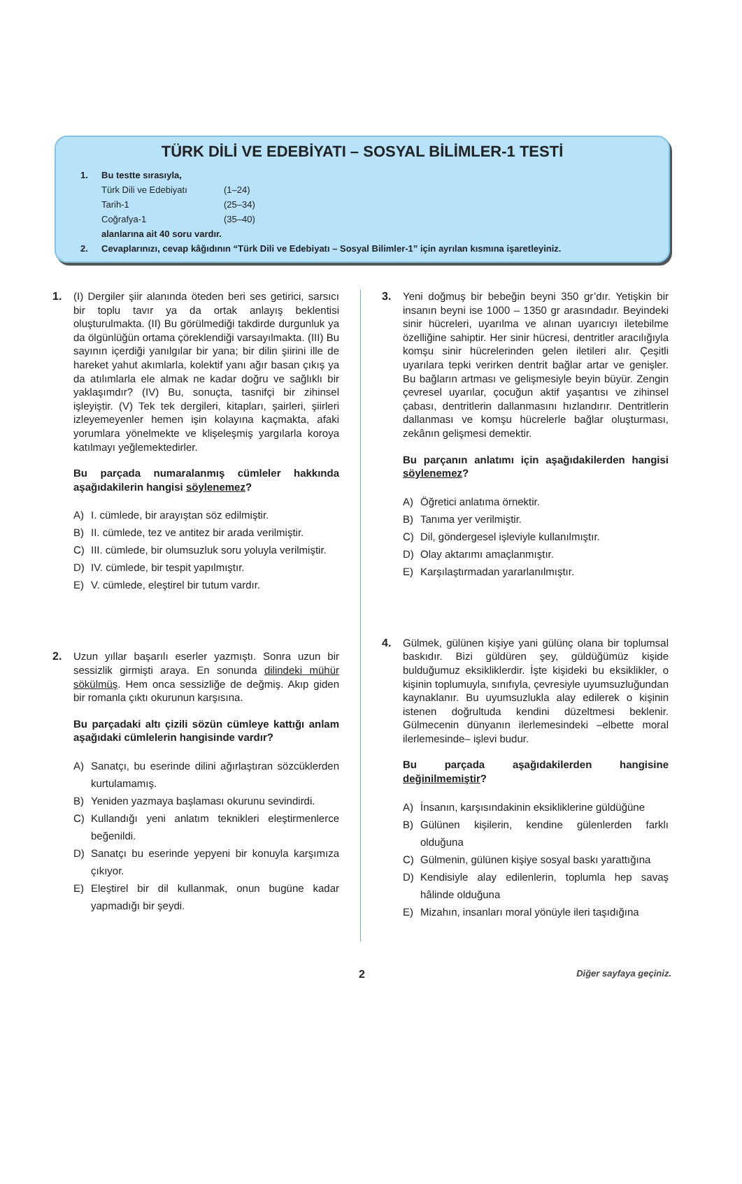TÜRK DİLİ VE EDEBİYATI – SOSYAL BİLİMLER-1 TESTİ
1. Bu testte sırasıyla,
Türk Dili ve Edebiyatı (1–24)
Tarih-1 (25–34)
Coğrafya-1 (35–40)
alanlarına ait 40 soru vardır.
2. Cevaplarınızı, cevap kâğıdının “Türk Dili ve Edebiyatı – Sosyal Bilimler-1” için ayrılan kısmına işaretleyiniz.
1. (I) Dergiler şiir alanında öteden beri ses getirici, sarsıcı bir toplu tavır ya da ortak anlayış beklentisi oluşturulmakta. (II) Bu görülmediği takdirde durgunluk ya da ölgünlüğün ortama çöreklendiği varsayılmakta. (III) Bu sayının içerdiği yanılgılar bir yana; bir dilin şiirini ille de hareket yahut akımlarla, kolektif yanı ağır basan çıkış ya da atılımlarla ele almak ne kadar doğru ve sağlıklı bir yaklaşımdır? (IV) Bu, sonuçta, tasnifçi bir zihinsel işleyiştir. (V) Tek tek dergileri, kitapları, şairleri, şiirleri izleyemeyenler hemen işin kolayına kaçmakta, afaki yorumlara yönelmekte ve klişeleşmiş yargılarla koroya katılmayı yeğlemektedirler.
Bu parçada numaralanmış cümleler hakkında aşağıdakilerin hangisi söylenemez?
A) I. cümlede, bir arayıştan söz edilmiştir.
B) II. cümlede, tez ve antitez bir arada verilmiştir.
C) III. cümlede, bir olumsuzluk soru yoluyla verilmiştir.
D) IV. cümlede, bir tespit yapılmıştır.
E) V. cümlede, eleştirel bir tutum vardır.
2. Uzun yıllar başarılı eserler yazmıştı. Sonra uzun bir sessizlik girmişti araya. En sonunda dilindeki mühür sökülmüş. Hem onca sessizliğe de değmiş. Akıp giden bir romanla çıktı okurunun karşısına.
Bu parçadaki altı çizili sözün cümleye kattığı anlam aşağıdaki cümlelerin hangisinde vardır?
A) Sanatçı, bu eserinde dilini ağırlaştıran sözcüklerden kurtulamamış.
B) Yeniden yazmaya başlaması okurunu sevindirdi.
C) Kullandığı yeni anlatım teknikleri eleştirmenlerce beğenildi.
D) Sanatçı bu eserinde yepyeni bir konuyla karşımıza çıkıyor.
E) Eleştirel bir dil kullanmak, onun bugüne kadar yapmadığı bir şeydi.
3. Yeni doğmuş bir bebeğin beyni 350 gr’dır. Yetişkin bir insanın beyni ise 1000 – 1350 gr arasındadır. Beyindeki sinir hücreleri, uyarılma ve alınan uyarıcıyı iletebilme özelliğine sahiptir. Her sinir hücresi, dentritler aracılığıyla komşu sinir hücrelerinden gelen iletileri alır. Çeşitli uyarılara tepki verirken dentrit bağlar artar ve genişler. Bu bağların artması ve gelişmesiyle beyin büyür. Zengin çevresel uyarılar, çocuğun aktif yaşantısı ve zihinsel çabası, dentritlerin dallanmasını hızlandırır. Dentritlerin dallanması ve komşu hücrelerle bağlar oluşturması, zekânın gelişmesi demektir.
Bu parçanın anlatımı için aşağıdakilerden hangisi söylenemez?
A) Öğretici anlatıma örnektir.
B) Tanıma yer verilmiştir.
C) Dil, göndergesel işleviyle kullanılmıştır.
D) Olay aktarımı amaçlanmıştır.
E) Karşılaştırmadan yararlanılmıştır.
4. Gülmek, gülünen kişiye yani gülünç olana bir toplumsal baskıdır. Bizi güldüren şey, güldüğümüz kişide bulduğumuz eksikliklerdir. İşte kişideki bu eksiklikler, o kişinin toplumuyla, sınıfıyla, çevresiyle uyumsuzluğundan kaynaklanır. Bu uyumsuzlukla alay edilerek o kişinin istenen doğrultuda kendini düzeltmesi beklenir. Gülmecenin dünyanın ilerlemesindeki –elbette moral ilerlemesinde– işlevi budur.
Bu parçada aşağıdakilerden hangisine değinilmemiştir?
A) İnsanın, karşısındakinin eksikliklerine güldüğüne
B) Gülünen kişilerin, kendine gülenlerden farklı olduğuna
C) Gülmenin, gülünen kişiye sosyal baskı yarattığına
D) Kendisiyle alay edilenlerin, toplumla hep savaş hâlinde olduğuna
E) Mizahın, insanları moral yönüyle ileri taşıdığına
2
Diğer sayfaya geçiniz.